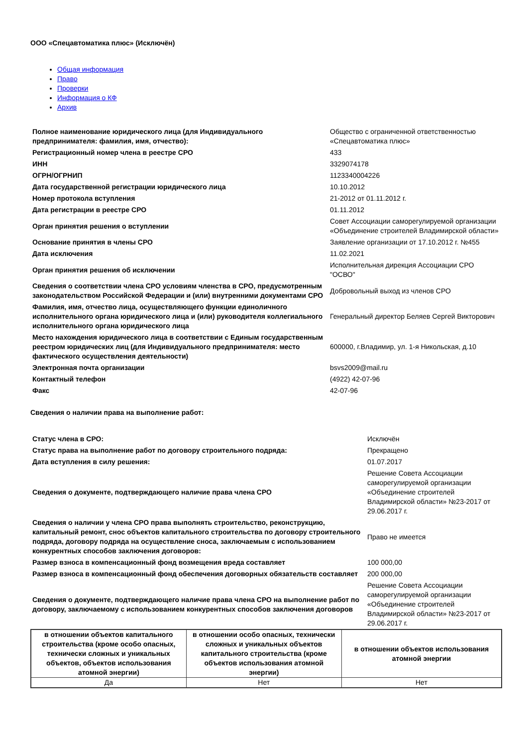ООО «Спецавтоматика плюс» (Исключён)
Общая информация
Право
Проверки
Информация о КФ
Архив
| Полное наименование юридического лица (для Индивидуального предпринимателя: фамилия, имя, отчество): | Общество с ограниченной ответственностью «Спецавтоматика плюс» |
| Регистрационный номер члена в реестре СРО | 433 |
| ИНН | 3329074178 |
| ОГРН/ОГРНИП | 1123340004226 |
| Дата государственной регистрации юридического лица | 10.10.2012 |
| Номер протокола вступления | 21-2012 от 01.11.2012 г. |
| Дата регистрации в реестре СРО | 01.11.2012 |
| Орган принятия решения о вступлении | Совет Ассоциации саморегулируемой организации «Объединение строителей Владимирской области» |
| Основание принятия в члены СРО | Заявление организации от 17.10.2012 г. №455 |
| Дата исключения | 11.02.2021 |
| Орган принятия решения об исключении | Исполнительная дирекция Ассоциации СРО "ОСВО" |
| Сведения о соответствии члена СРО условиям членства в СРО, предусмотренным законодательством Российской Федерации и (или) внутренними документами СРО | Добровольный выход из членов СРО |
| Фамилия, имя, отчество лица, осуществляющего функции единоличного исполнительного органа юридического лица и (или) руководителя коллегиального исполнительного органа юридического лица | Генеральный директор Беляев Сергей Викторович |
| Место нахождения юридического лица в соответствии с Единым государственным реестром юридических лиц (для Индивидуального предпринимателя: место фактического осуществления деятельности) | 600000, г.Владимир, ул. 1-я Никольская, д.10 |
| Электронная почта организации | bsvs2009@mail.ru |
| Контактный телефон | (4922) 42-07-96 |
| Факс | 42-07-96 |
Сведения о наличии права на выполнение работ:
| Статус члена в СРО: | Исключён |
| Статус права на выполнение работ по договору строительного подряда: | Прекращено |
| Дата вступления в силу решения: | 01.07.2017 |
| Сведения о документе, подтверждающего наличие права члена СРО | Решение Совета Ассоциации саморегулируемой организации «Объединение строителей Владимирской области» №23-2017 от 29.06.2017 г. |
| Сведения о наличии у члена СРО права выполнять строительство, реконструкцию, капитальный ремонт, снос объектов капитального строительства по договору строительного подряда, договору подряда на осуществление сноса, заключаемым с использованием конкурентных способов заключения договоров: | Право не имеется |
| Размер взноса в компенсационный фонд возмещения вреда составляет | 100 000,00 |
| Размер взноса в компенсационный фонд обеспечения договорных обязательств составляет | 200 000,00 |
| Сведения о документе, подтверждающего наличие права члена СРО на выполнение работ по договору, заключаемому с использованием конкурентных способов заключения договоров | Решение Совета Ассоциации саморегулируемой организации «Объединение строителей Владимирской области» №23-2017 от 29.06.2017 г. |
| в отношении объектов капитального строительства (кроме особо опасных, технически сложных и уникальных объектов, объектов использования атомной энергии) | в отношении особо опасных, технически сложных и уникальных объектов капитального строительства (кроме объектов использования атомной энергии) | в отношении объектов использования атомной энергии |
| --- | --- | --- |
| Да | Нет | Нет |